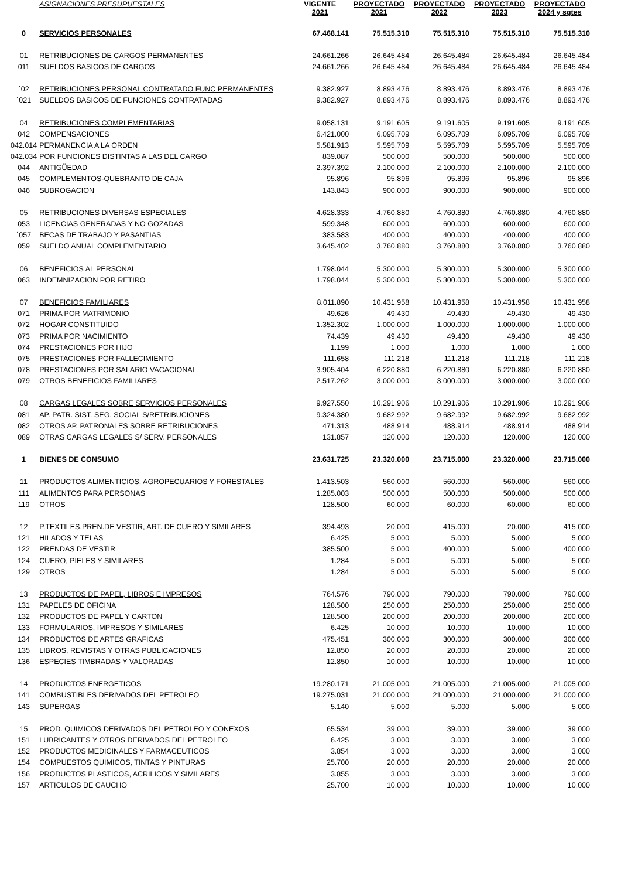| | ASIGNACIONES PRESUPUESTALES | VIGENTE 2021 | PROYECTADO 2021 | PROYECTADO 2022 | PROYECTADO 2023 | PROYECTADO 2024 y sgtes |
| --- | --- | --- | --- | --- | --- | --- |
| 0 | SERVICIOS PERSONALES | 67.468.141 | 75.515.310 | 75.515.310 | 75.515.310 | 75.515.310 |
| 01 | RETRIBUCIONES DE CARGOS PERMANENTES | 24.661.266 | 26.645.484 | 26.645.484 | 26.645.484 | 26.645.484 |
| 011 | SUELDOS BASICOS DE CARGOS | 24.661.266 | 26.645.484 | 26.645.484 | 26.645.484 | 26.645.484 |
| ´02 | RETRIBUCIONES PERSONAL CONTRATADO FUNC PERMANENTES | 9.382.927 | 8.893.476 | 8.893.476 | 8.893.476 | 8.893.476 |
| ´021 | SUELDOS BASICOS DE FUNCIONES CONTRATADAS | 9.382.927 | 8.893.476 | 8.893.476 | 8.893.476 | 8.893.476 |
| 04 | RETRIBUCIONES COMPLEMENTARIAS | 9.058.131 | 9.191.605 | 9.191.605 | 9.191.605 | 9.191.605 |
| 042 | COMPENSACIONES | 6.421.000 | 6.095.709 | 6.095.709 | 6.095.709 | 6.095.709 |
| 042.014 | PERMANENCIA A LA ORDEN | 5.581.913 | 5.595.709 | 5.595.709 | 5.595.709 | 5.595.709 |
| 042.034 | POR FUNCIONES DISTINTAS A LAS DEL CARGO | 839.087 | 500.000 | 500.000 | 500.000 | 500.000 |
| 044 | ANTIGÜEDAD | 2.397.392 | 2.100.000 | 2.100.000 | 2.100.000 | 2.100.000 |
| 045 | COMPLEMENTOS-QUEBRANTO DE CAJA | 95.896 | 95.896 | 95.896 | 95.896 | 95.896 |
| 046 | SUBROGACION | 143.843 | 900.000 | 900.000 | 900.000 | 900.000 |
| 05 | RETRIBUCIONES DIVERSAS ESPECIALES | 4.628.333 | 4.760.880 | 4.760.880 | 4.760.880 | 4.760.880 |
| 053 | LICENCIAS GENERADAS Y NO GOZADAS | 599.348 | 600.000 | 600.000 | 600.000 | 600.000 |
| ´057 | BECAS DE TRABAJO Y PASANTIAS | 383.583 | 400.000 | 400.000 | 400.000 | 400.000 |
| 059 | SUELDO ANUAL COMPLEMENTARIO | 3.645.402 | 3.760.880 | 3.760.880 | 3.760.880 | 3.760.880 |
| 06 | BENEFICIOS AL PERSONAL | 1.798.044 | 5.300.000 | 5.300.000 | 5.300.000 | 5.300.000 |
| 063 | INDEMNIZACION POR RETIRO | 1.798.044 | 5.300.000 | 5.300.000 | 5.300.000 | 5.300.000 |
| 07 | BENEFICIOS FAMILIARES | 8.011.890 | 10.431.958 | 10.431.958 | 10.431.958 | 10.431.958 |
| 071 | PRIMA POR MATRIMONIO | 49.626 | 49.430 | 49.430 | 49.430 | 49.430 |
| 072 | HOGAR CONSTITUIDO | 1.352.302 | 1.000.000 | 1.000.000 | 1.000.000 | 1.000.000 |
| 073 | PRIMA POR NACIMIENTO | 74.439 | 49.430 | 49.430 | 49.430 | 49.430 |
| 074 | PRESTACIONES POR HIJO | 1.199 | 1.000 | 1.000 | 1.000 | 1.000 |
| 075 | PRESTACIONES POR FALLECIMIENTO | 111.658 | 111.218 | 111.218 | 111.218 | 111.218 |
| 078 | PRESTACIONES POR SALARIO VACACIONAL | 3.905.404 | 6.220.880 | 6.220.880 | 6.220.880 | 6.220.880 |
| 079 | OTROS BENEFICIOS FAMILIARES | 2.517.262 | 3.000.000 | 3.000.000 | 3.000.000 | 3.000.000 |
| 08 | CARGAS LEGALES SOBRE SERVICIOS PERSONALES | 9.927.550 | 10.291.906 | 10.291.906 | 10.291.906 | 10.291.906 |
| 081 | AP. PATR. SIST. SEG. SOCIAL S/RETRIBUCIONES | 9.324.380 | 9.682.992 | 9.682.992 | 9.682.992 | 9.682.992 |
| 082 | OTROS AP. PATRONALES SOBRE RETRIBUCIONES | 471.313 | 488.914 | 488.914 | 488.914 | 488.914 |
| 089 | OTRAS CARGAS LEGALES S/ SERV. PERSONALES | 131.857 | 120.000 | 120.000 | 120.000 | 120.000 |
| 1 | BIENES DE CONSUMO | 23.631.725 | 23.320.000 | 23.715.000 | 23.320.000 | 23.715.000 |
| 11 | PRODUCTOS ALIMENTICIOS, AGROPECUARIOS Y FORESTALES | 1.413.503 | 560.000 | 560.000 | 560.000 | 560.000 |
| 111 | ALIMENTOS PARA PERSONAS | 1.285.003 | 500.000 | 500.000 | 500.000 | 500.000 |
| 119 | OTROS | 128.500 | 60.000 | 60.000 | 60.000 | 60.000 |
| 12 | P.TEXTILES,PREN.DE VESTIR, ART. DE CUERO Y SIMILARES | 394.493 | 20.000 | 415.000 | 20.000 | 415.000 |
| 121 | HILADOS Y TELAS | 6.425 | 5.000 | 5.000 | 5.000 | 5.000 |
| 122 | PRENDAS DE VESTIR | 385.500 | 5.000 | 400.000 | 5.000 | 400.000 |
| 124 | CUERO, PIELES Y SIMILARES | 1.284 | 5.000 | 5.000 | 5.000 | 5.000 |
| 129 | OTROS | 1.284 | 5.000 | 5.000 | 5.000 | 5.000 |
| 13 | PRODUCTOS DE PAPEL, LIBROS E IMPRESOS | 764.576 | 790.000 | 790.000 | 790.000 | 790.000 |
| 131 | PAPELES DE OFICINA | 128.500 | 250.000 | 250.000 | 250.000 | 250.000 |
| 132 | PRODUCTOS DE PAPEL Y CARTON | 128.500 | 200.000 | 200.000 | 200.000 | 200.000 |
| 133 | FORMULARIOS, IMPRESOS Y SIMILARES | 6.425 | 10.000 | 10.000 | 10.000 | 10.000 |
| 134 | PRODUCTOS DE ARTES GRAFICAS | 475.451 | 300.000 | 300.000 | 300.000 | 300.000 |
| 135 | LIBROS, REVISTAS Y OTRAS PUBLICACIONES | 12.850 | 20.000 | 20.000 | 20.000 | 20.000 |
| 136 | ESPECIES TIMBRADAS Y VALORADAS | 12.850 | 10.000 | 10.000 | 10.000 | 10.000 |
| 14 | PRODUCTOS ENERGETICOS | 19.280.171 | 21.005.000 | 21.005.000 | 21.005.000 | 21.005.000 |
| 141 | COMBUSTIBLES DERIVADOS DEL PETROLEO | 19.275.031 | 21.000.000 | 21.000.000 | 21.000.000 | 21.000.000 |
| 143 | SUPERGAS | 5.140 | 5.000 | 5.000 | 5.000 | 5.000 |
| 15 | PROD. QUIMICOS DERIVADOS DEL PETROLEO Y CONEXOS | 65.534 | 39.000 | 39.000 | 39.000 | 39.000 |
| 151 | LUBRICANTES Y OTROS DERIVADOS DEL PETROLEO | 6.425 | 3.000 | 3.000 | 3.000 | 3.000 |
| 152 | PRODUCTOS MEDICINALES Y FARMACEUTICOS | 3.854 | 3.000 | 3.000 | 3.000 | 3.000 |
| 154 | COMPUESTOS QUIMICOS, TINTAS Y PINTURAS | 25.700 | 20.000 | 20.000 | 20.000 | 20.000 |
| 156 | PRODUCTOS PLASTICOS, ACRILICOS Y SIMILARES | 3.855 | 3.000 | 3.000 | 3.000 | 3.000 |
| 157 | ARTICULOS DE CAUCHO | 25.700 | 10.000 | 10.000 | 10.000 | 10.000 |